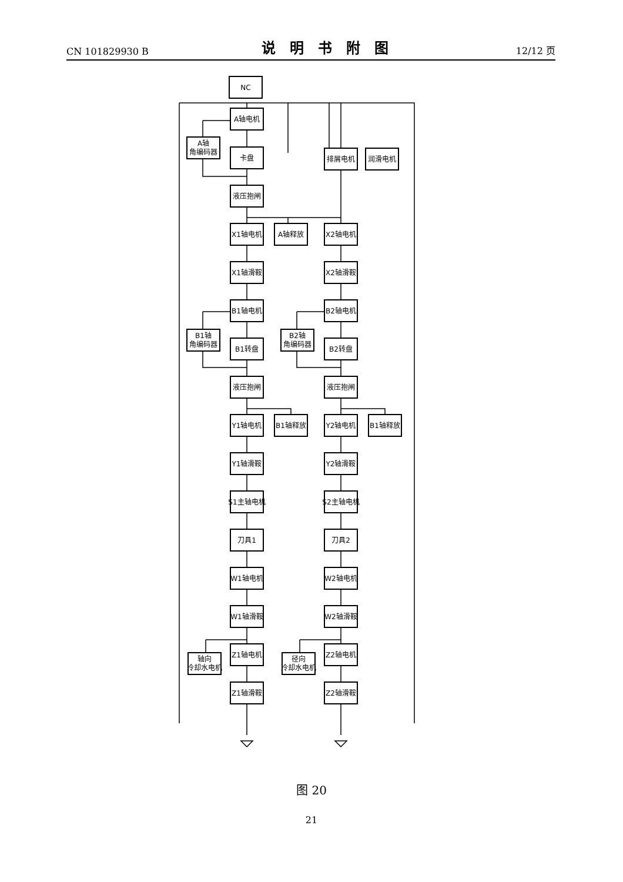CN 101829930 B 说明书附图 12/12 页
NC
A轴电机
A轴
角编码器
卡盘
排屑电机
润滑电机
液压抱闸
X1轴电机
A轴释放
X2轴电机
X1轴滑鞍
X2轴滑鞍
B1轴电机
B2轴电机
B1轴
角编码器
B1转盘
B2轴
角编码器
B2转盘
液压抱闸
液压抱闸
Y1轴电机
B1轴释放
Y2轴电机
B1轴释放
Y1轴滑鞍
Y2轴滑鞍
S1主轴电机
S2主轴电机
刀具1
刀具2
W1轴电机
W2轴电机
W1轴滑鞍
W2轴滑鞍
轴向
冷却水电机
Z1轴电机
径向
冷却水电机
Z2轴电机
Z1轴滑鞍
Z2轴滑鞍
图 20
21